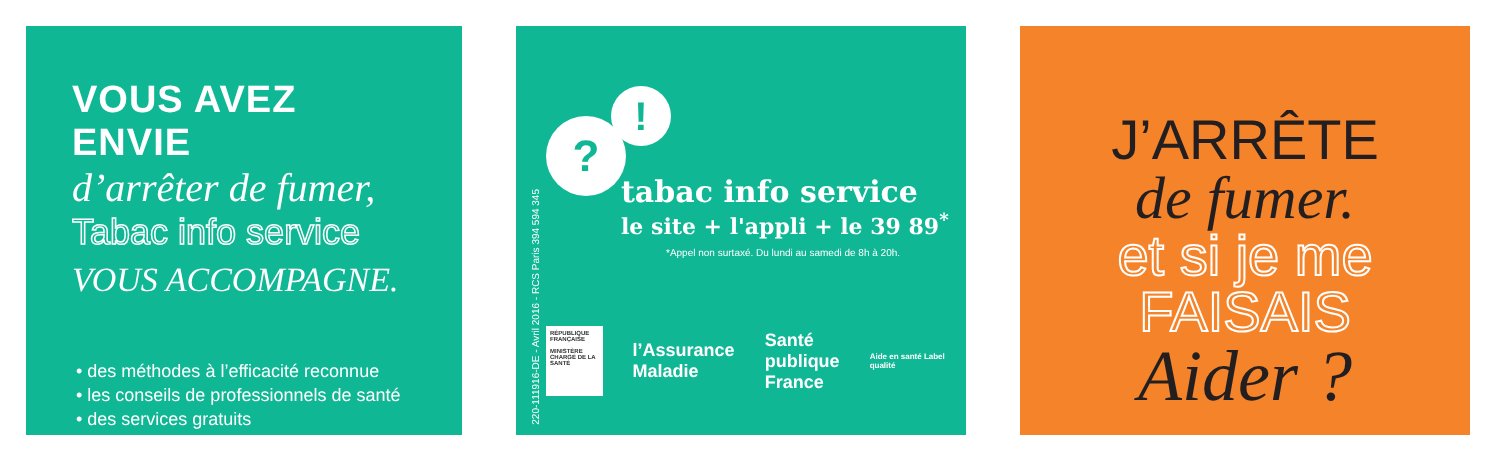VOUS AVEZ ENVIE
d’arrêter de fumer,
Tabac info service
VOUS ACCOMPAGNE.
• des méthodes à l’efficacité reconnue
• les conseils de professionnels de santé
• des services gratuits
220-111916-DE - Avril 2016 - RCS Paris 394 594 345
?
!
tabac info service
le site + l'appli + le 39 89<sup>*</sup>
*Appel non surtaxé. Du lundi au samedi de 8h à 20h.
RÉPUBLIQUE FRANÇAISE
MINISTÈRE CHARGÉ DE LA SANTÉ
l’Assurance
Maladie
Santé
publique
France
Aide en santé Label qualité
J’ARRÊTE
de fumer.
et si je me
FAISAIS
Aider ?